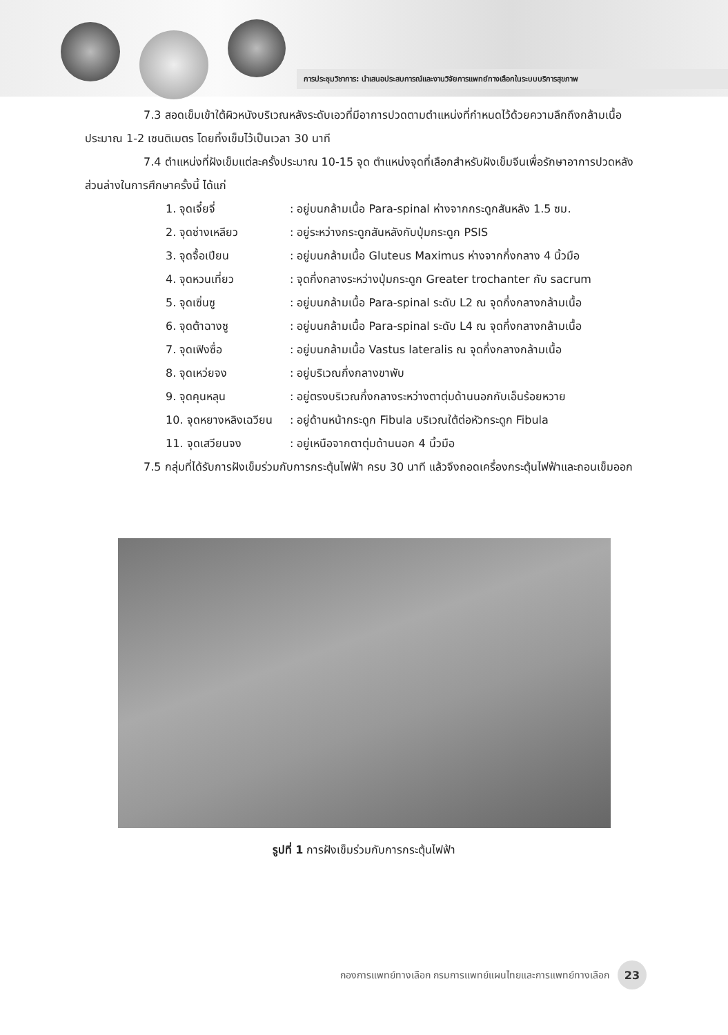การประชุมวิชาการ: นำเสนอประสบการณ์และงานวิจัยการแพทย์ทางเลือกในระบบบริการสุขภาพ
7.3 สอดเข็มเข้าใต้ผิวหนังบริเวณหลังระดับเอวที่มีอาการปวดตามตำแหน่งที่กำหนดไว้ด้วยความลึกถึงกล้ามเนื้อ ประมาณ 1-2 เซนติเมตร โดยทิ้งเข็มไว้เป็นเวลา 30 นาที
7.4 ตำแหน่งที่ฝังเข็มแต่ละครั้งประมาณ 10-15 จุด ตำแหน่งจุดที่เลือกสำหรับฝังเข็มจีนเพื่อรักษาอาการปวดหลังส่วนล่างในการศึกษาครั้งนี้ ได้แก่
1. จุดเจี๋ยจี่ : อยู่บนกล้ามเนื้อ Para-spinal ห่างจากกระดูกสันหลัง 1.5 ซม.
2. จุดซ่างเหลียว : อยู่ระหว่างกระดูกสันหลังกับปุ่มกระดูก PSIS
3. จุดจื้อเปียน : อยู่บนกล้ามเนื้อ Gluteus Maximus ห่างจากกึ่งกลาง 4 นิ้วมือ
4. จุดหวนเที่ยว : จุดกึ่งกลางระหว่างปุ่มกระดูก Greater trochanter กับ sacrum
5. จุดเซิ่นซู : อยู่บนกล้ามเนื้อ Para-spinal ระดับ L2 ณ จุดกึ่งกลางกล้ามเนื้อ
6. จุดต้าฉางซู : อยู่บนกล้ามเนื้อ Para-spinal ระดับ L4 ณ จุดกึ่งกลางกล้ามเนื้อ
7. จุดเฟิงซื่อ : อยู่บนกล้ามเนื้อ Vastus lateralis ณ จุดกึ่งกลางกล้ามเนื้อ
8. จุดเหว่ยจง : อยู่บริเวณกึ่งกลางขาพับ
9. จุดคุนหลุน : อยู่ตรงบริเวณกึ่งกลางระหว่างตาตุ่มด้านนอกกับเอ็นร้อยหวาย
10. จุดหยางหลิงเฉวียน : อยู่ด้านหน้ากระดูก Fibula บริเวณใต้ต่อหัวกระดูก Fibula
11. จุดเสวียนจง : อยู่เหนือจากตาตุ่มด้านนอก 4 นิ้วมือ
7.5 กลุ่มที่ได้รับการฝังเข็มร่วมกับการกระตุ้นไฟฟ้า ครบ 30 นาที แล้วจึงถอดเครื่องกระตุ้นไฟฟ้าและถอนเข็มออก
รูปที่ 1 การฝังเข็มร่วมกับการกระตุ้นไฟฟ้า
กองการแพทย์ทางเลือก กรมการแพทย์แผนไทยและการแพทย์ทางเลือก 23